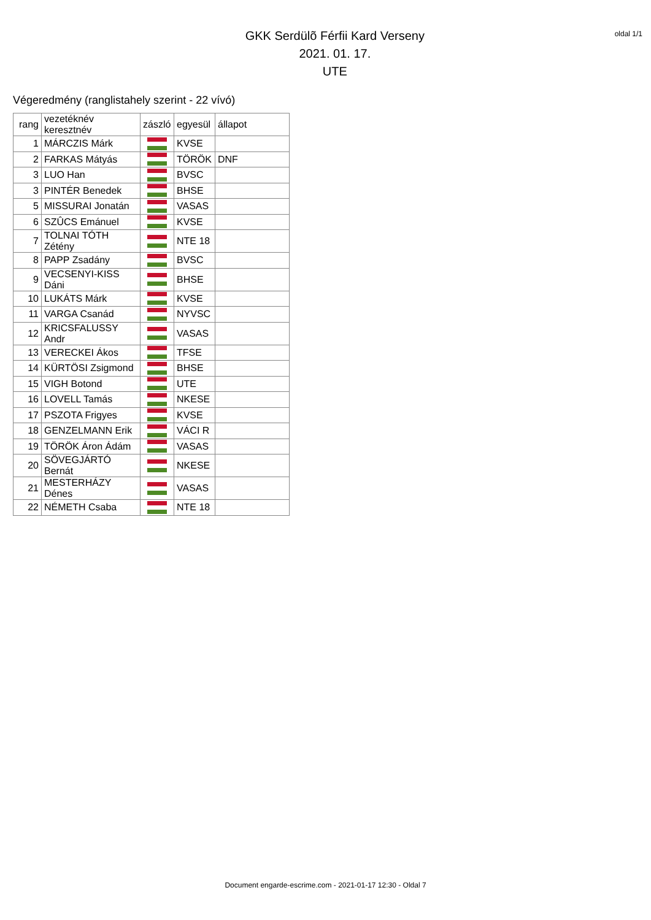GKK Serdülõ Férfii Kard Verseny
2021. 01. 17.
UTE
oldal 1/1
Végeredmény (ranglistahely szerint - 22 vívó)
| rang | vezetéknév keresztnév | zászló | egyesül | állapot |
| --- | --- | --- | --- | --- |
| 1 | MÁRCZIS Márk | | KVSE | |
| 2 | FARKAS Mátyás | | TÖRÖK | DNF |
| 3 | LUO Han | | BVSC | |
| 3 | PINTÉR Benedek | | BHSE | |
| 5 | MISSURAI Jonatán | | VASAS | |
| 6 | SZÛCS Emánuel | | KVSE | |
| 7 | TOLNAI TÓTH Zétény | | NTE 18 | |
| 8 | PAPP Zsadány | | BVSC | |
| 9 | VECSENYI-KISS Dáni | | BHSE | |
| 10 | LUKÁTS Márk | | KVSE | |
| 11 | VARGA Csanád | | NYVSC | |
| 12 | KRICSFALUSSY Andr | | VASAS | |
| 13 | VERECKEI Ákos | | TFSE | |
| 14 | KÜRTÖSI Zsigmond | | BHSE | |
| 15 | VIGH Botond | | UTE | |
| 16 | LOVELL Tamás | | NKESE | |
| 17 | PSZOTA Frigyes | | KVSE | |
| 18 | GENZELMANN Erik | | VÁCI R | |
| 19 | TÖRÖK Áron Ádám | | VASAS | |
| 20 | SÖVEGJÁRTÓ Bernát | | NKESE | |
| 21 | MESTERHÁZY Dénes | | VASAS | |
| 22 | NÉMETH Csaba | | NTE 18 | |
Document engarde-escrime.com - 2021-01-17 12:30 - Oldal 7